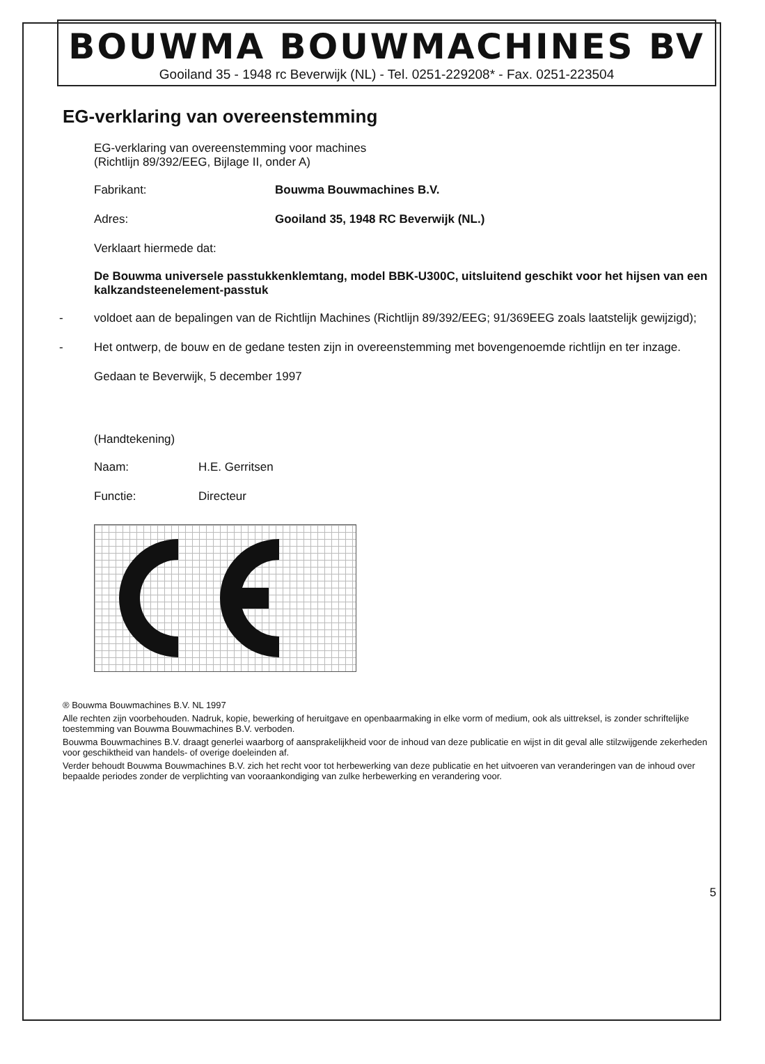BOUWMA BOUWMACHINES BV
Gooiland 35 - 1948 rc Beverwijk (NL) - Tel. 0251-229208* - Fax. 0251-223504
EG-verklaring van overeenstemming
EG-verklaring van overeenstemming voor machines
(Richtlijn 89/392/EEG, Bijlage II, onder A)
Fabrikant: Bouwma Bouwmachines B.V.
Adres: Gooiland 35, 1948 RC Beverwijk (NL.)
Verklaart hiermede dat:
De Bouwma universele passtukkenklemtang, model BBK-U300C, uitsluitend geschikt voor het hijsen van een kalkzandsteenelement-passtuk
- voldoet aan de bepalingen van de Richtlijn Machines (Richtlijn 89/392/EEG; 91/369EEG zoals laatstelijk gewijzigd);
- Het ontwerp, de bouw en de gedane testen zijn in overeenstemming met bovengenoemde richtlijn en ter inzage.
Gedaan te Beverwijk, 5 december 1997
(Handtekening)
Naam:
H.E. Gerritsen
Functie:
Directeur
® Bouwma Bouwmachines B.V. NL 1997
Alle rechten zijn voorbehouden. Nadruk, kopie, bewerking of heruitgave en openbaarmaking in elke vorm of medium, ook als uittreksel, is zonder schriftelijke toestemming van Bouwma Bouwmachines B.V. verboden.
Bouwma Bouwmachines B.V. draagt generlei waarborg of aansprakelijkheid voor de inhoud van deze publicatie en wijst in dit geval alle stilzwijgende zekerheden voor geschiktheid van handels- of overige doeleinden af.
Verder behoudt Bouwma Bouwmachines B.V. zich het recht voor tot herbewerking van deze publicatie en het uitvoeren van veranderingen van de inhoud over bepaalde periodes zonder de verplichting van vooraankondiging van zulke herbewerking en verandering voor.
5